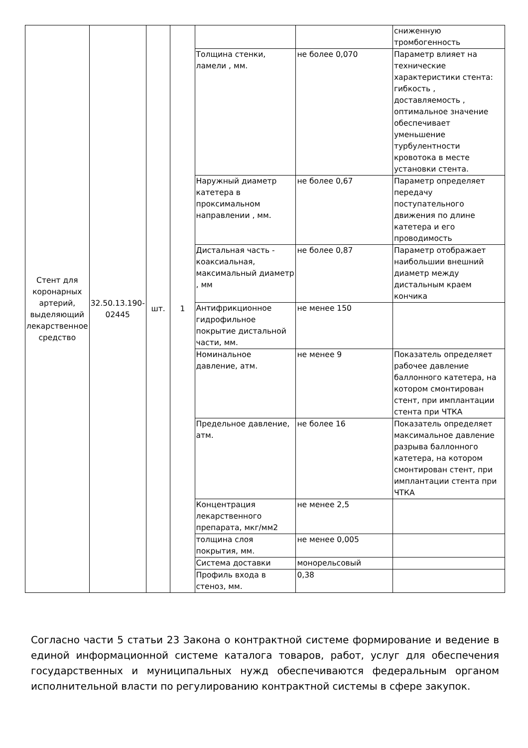| Стент для коронарных артерий, выделяющий лекарственное средство | 32.50.13.190-02445 | шт. | 1 | | | сниженную тромбогенность |
| | | | | Толщина стенки, ламели , мм. | не более 0,070 | Параметр влияет на технические характеристики стента: гибкость , доставляемость , оптимальное значение обеспечивает уменьшение турбулентности кровотока в месте установки стента. |
| | | | | Наружный диаметр катетера в проксимальном направлении , мм. | не более 0,67 | Параметр определяет передачу поступательного движения по длине катетера и его проводимость |
| | | | | Дистальная часть - коаксиальная, максимальный диаметр , мм | не более 0,87 | Параметр отображает наибольшии внешний диаметр между дистальным краем кончика |
| | | | | Антифрикционное гидрофильное покрытие дистальной части, мм. | не менее 150 | |
| | | | | Номинальное давление, атм. | не менее 9 | Показатель определяет рабочее давление баллонного катетера, на котором смонтирован стент, при имплантации стента при ЧТКА |
| | | | | Предельное давление, атм. | не более 16 | Показатель определяет максимальное давление разрыва баллонного катетера, на котором смонтирован стент, при имплантации стента при ЧТКА |
| | | | | Концентрация лекарственного препарата, мкг/мм2 | не менее 2,5 | |
| | | | | толщина слоя покрытия, мм. | не менее 0,005 | |
| | | | | Система доставки | монорельсовый | |
| | | | | Профиль входа в стеноз, мм. | 0,38 | |
Согласно части 5 статьи 23 Закона о контрактной системе формирование и ведение в единой информационной системе каталога товаров, работ, услуг для обеспечения государственных и муниципальных нужд обеспечиваются федеральным органом исполнительной власти по регулированию контрактной системы в сфере закупок.